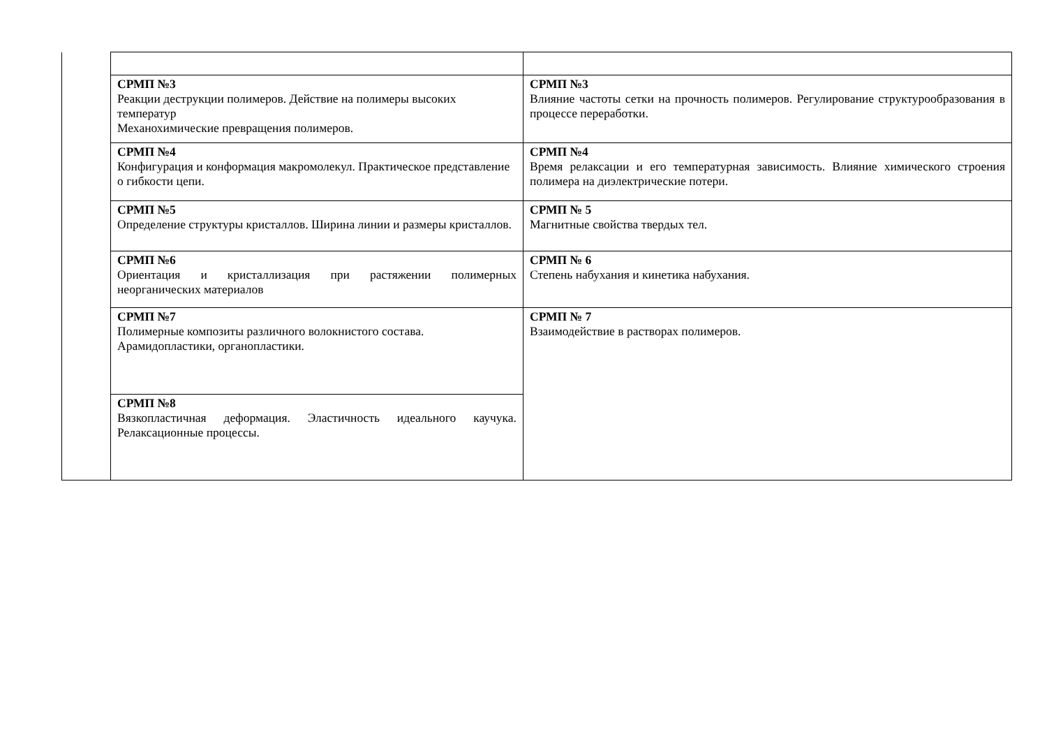| | СРМП №3 Реакции деструкции полимеров. Действие на полимеры высоких температур Механохимические превращения полимеров. | СРМП №3 Влияние частоты сетки на прочность полимеров. Регулирование структурообразования в процессе переработки. |
| | СРМП №4 Конфигурация и конформация макромолекул. Практическое представление о гибкости цепи. | СРМП №4 Время релаксации и его температурная зависимость. Влияние химического строения полимера на диэлектрические потери. |
| | СРМП №5 Определение структуры кристаллов. Ширина линии и размеры кристаллов. | СРМП № 5 Магнитные свойства твердых тел. |
| | СРМП №6 Ориентация и кристаллизация при растяжении полимерных неорганических материалов | СРМП № 6 Степень набухания и кинетика набухания. |
| | СРМП №7 Полимерные композиты различного волокнистого состава. Арамидопластики, органопластики. | СРМП № 7 Взаимодействие в растворах полимеров. |
| | СРМП №8 Вязкопластичная деформация. Эластичность идеального каучука. Релаксационные процессы. | |